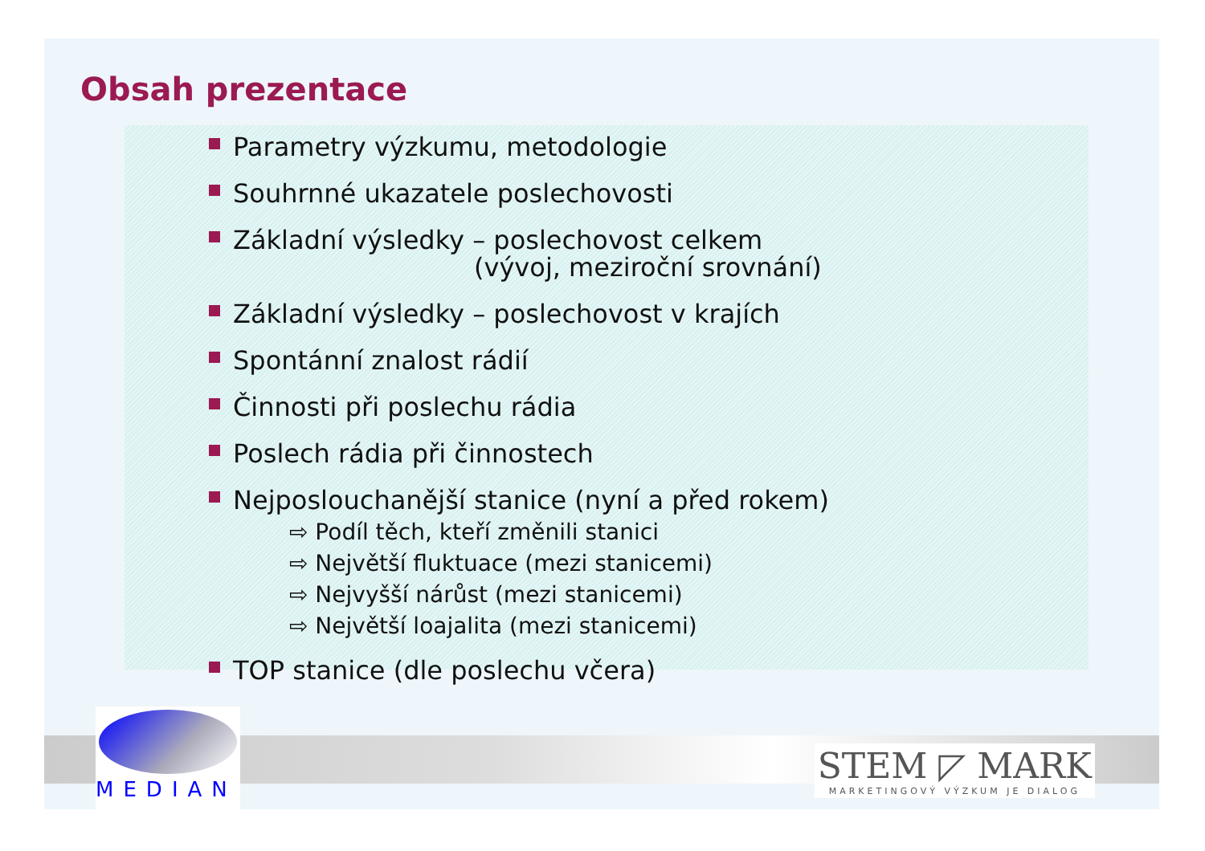Obsah prezentace
Parametry výzkumu, metodologie
Souhrnné ukazatele poslechovosti
Základní výsledky – poslechovost celkem
(vývoj, meziroční srovnání)
Základní výsledky – poslechovost v krajích
Spontánní znalost rádií
Činnosti při poslechu rádia
Poslech rádia při činnostech
Nejposlouchanější stanice (nyní a před rokem)
⇨ Podíl těch, kteří změnili stanici
⇨ Největší fluktuace (mezi stanicemi)
⇨ Nejvyšší nárůst (mezi stanicemi)
⇨ Největší loajalita (mezi stanicemi)
TOP stanice (dle poslechu včera)
MEDIAN
STEM ◸ MARK
MARKETINGOVÝ VÝZKUM JE DIALOG